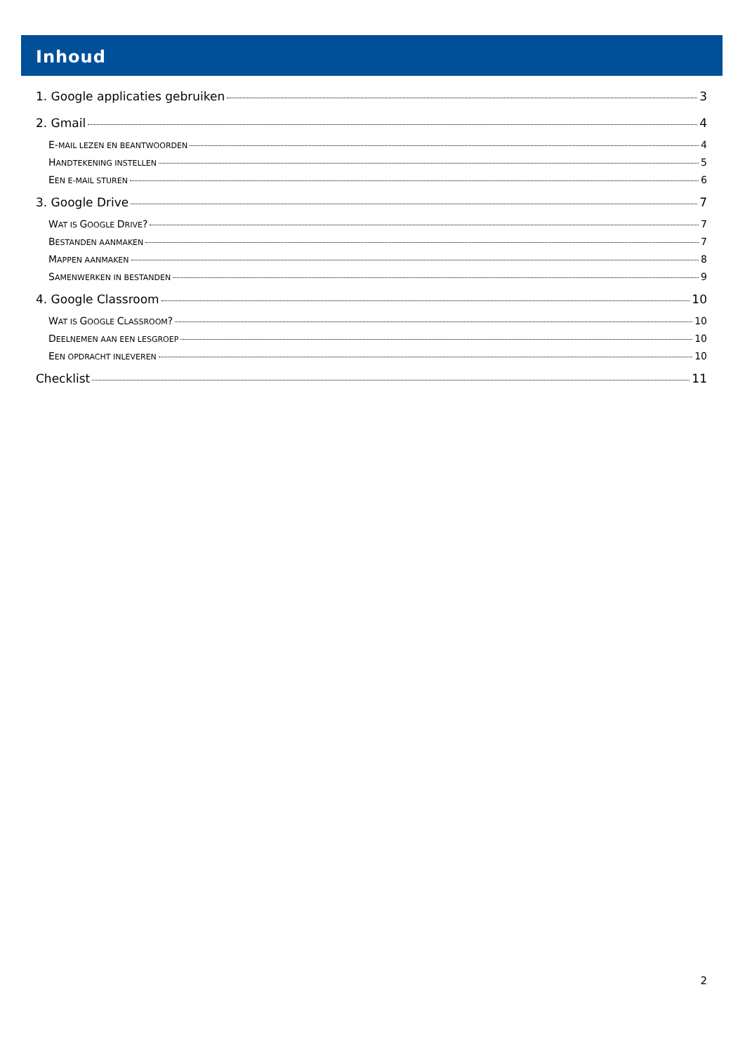Inhoud
1. Google applicaties gebruiken 3
2. Gmail 4
E-MAIL LEZEN EN BEANTWOORDEN 4
HANDTEKENING INSTELLEN 5
EEN E-MAIL STUREN 6
3. Google Drive 7
WAT IS GOOGLE DRIVE? 7
BESTANDEN AANMAKEN 7
MAPPEN AANMAKEN 8
SAMENWERKEN IN BESTANDEN 9
4. Google Classroom 10
WAT IS GOOGLE CLASSROOM? 10
DEELNEMEN AAN EEN LESGROEP 10
EEN OPDRACHT INLEVEREN 10
Checklist 11
2